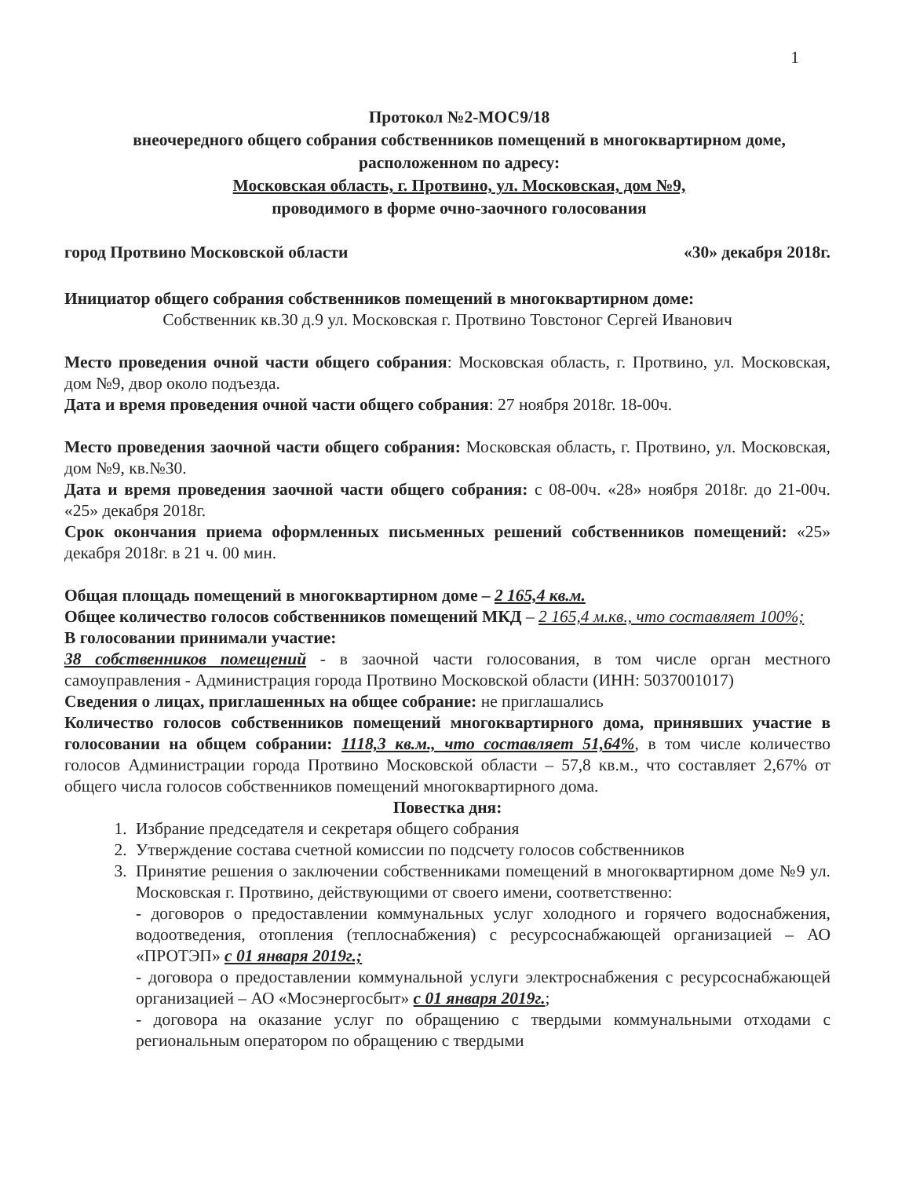1
Протокол №2-МОС9/18
внеочередного общего собрания собственников помещений в многоквартирном доме, расположенном по адресу:
Московская область, г. Протвино, ул. Московская, дом №9,
проводимого в форме очно-заочного голосования
город Протвино Московской области «30» декабря 2018г.
Инициатор общего собрания собственников помещений в многоквартирном доме:
Собственник кв.30 д.9 ул. Московская г. Протвино Товстоног Сергей Иванович
Место проведения очной части общего собрания: Московская область, г. Протвино, ул. Московская, дом №9, двор около подъезда.
Дата и время проведения очной части общего собрания: 27 ноября 2018г. 18-00ч.
Место проведения заочной части общего собрания: Московская область, г. Протвино, ул. Московская, дом №9, кв.№30.
Дата и время проведения заочной части общего собрания: с 08-00ч. «28» ноября 2018г. до 21-00ч. «25» декабря 2018г.
Срок окончания приема оформленных письменных решений собственников помещений: «25» декабря 2018г. в 21 ч. 00 мин.
Общая площадь помещений в многоквартирном доме – 2 165,4 кв.м.
Общее количество голосов собственников помещений МКД – 2 165,4 м.кв., что составляет 100%;
В голосовании принимали участие:
38 собственников помещений - в заочной части голосования, в том числе орган местного самоуправления - Администрация города Протвино Московской области (ИНН: 5037001017)
Сведения о лицах, приглашенных на общее собрание: не приглашались
Количество голосов собственников помещений многоквартирного дома, принявших участие в голосовании на общем собрании: 1118,3 кв.м., что составляет 51,64%, в том числе количество голосов Администрации города Протвино Московской области – 57,8 кв.м., что составляет 2,67% от общего числа голосов собственников помещений многоквартирного дома.
Повестка дня:
1. Избрание председателя и секретаря общего собрания
2. Утверждение состава счетной комиссии по подсчету голосов собственников
3. Принятие решения о заключении собственниками помещений в многоквартирном доме №9 ул. Московская г. Протвино, действующими от своего имени, соответственно:
- договоров о предоставлении коммунальных услуг холодного и горячего водоснабжения, водоотведения, отопления (теплоснабжения) с ресурсоснабжающей организацией – АО «ПРОТЭП» с 01 января 2019г.;
- договора о предоставлении коммунальной услуги электроснабжения с ресурсоснабжающей организацией – АО «Мосэнергосбыт» с 01 января 2019г.;
- договора на оказание услуг по обращению с твердыми коммунальными отходами с региональным оператором по обращению с твердыми